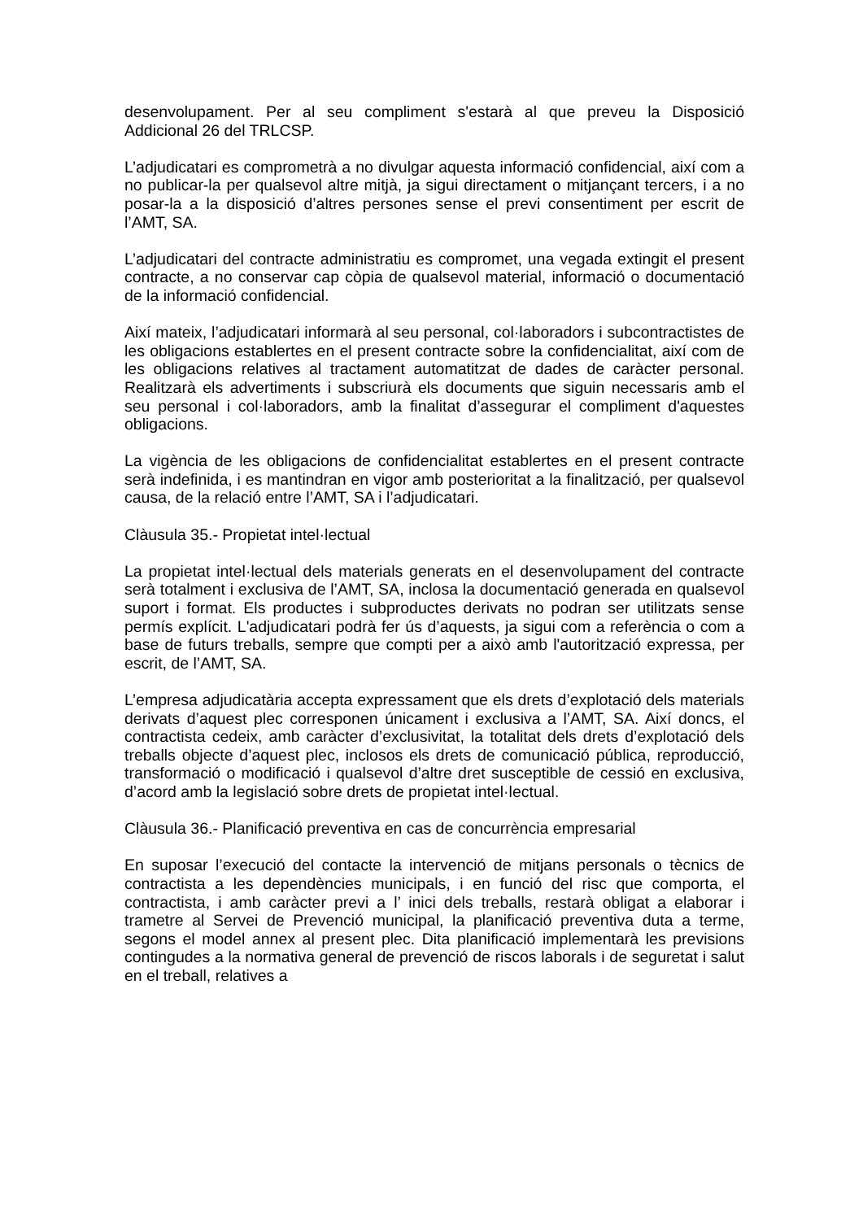desenvolupament. Per al seu compliment s'estarà al que preveu la Disposició Addicional 26 del TRLCSP.
L’adjudicatari es comprometrà a no divulgar aquesta informació confidencial, així com a no publicar-la per qualsevol altre mitjà, ja sigui directament o mitjançant tercers, i a no posar-la a la disposició d’altres persones sense el previ consentiment per escrit de l’AMT, SA.
L’adjudicatari del contracte administratiu es compromet, una vegada extingit el present contracte, a no conservar cap còpia de qualsevol material, informació o documentació de la informació confidencial.
Així mateix, l’adjudicatari informarà al seu personal, col·laboradors i subcontractistes de les obligacions establertes en el present contracte sobre la confidencialitat, així com de les obligacions relatives al tractament automatitzat de dades de caràcter personal. Realitzarà els advertiments i subscriurà els documents que siguin necessaris amb el seu personal i col·laboradors, amb la finalitat d’assegurar el compliment d'aquestes obligacions.
La vigència de les obligacions de confidencialitat establertes en el present contracte serà indefinida, i es mantindran en vigor amb posterioritat a la finalització, per qualsevol causa, de la relació entre l’AMT, SA i l’adjudicatari.
Clàusula 35.- Propietat intel·lectual
La propietat intel·lectual dels materials generats en el desenvolupament del contracte serà totalment i exclusiva de l’AMT, SA, inclosa la documentació generada en qualsevol suport i format. Els productes i subproductes derivats no podran ser utilitzats sense permís explícit. L'adjudicatari podrà fer ús d’aquests, ja sigui com a referència o com a base de futurs treballs, sempre que compti per a això amb l'autorització expressa, per escrit, de l’AMT, SA.
L’empresa adjudicatària accepta expressament que els drets d’explotació dels materials derivats d’aquest plec corresponen únicament i exclusiva a l’AMT, SA. Així doncs, el contractista cedeix, amb caràcter d’exclusivitat, la totalitat dels drets d’explotació dels treballs objecte d’aquest plec, inclosos els drets de comunicació pública, reproducció, transformació o modificació i qualsevol d’altre dret susceptible de cessió en exclusiva, d’acord amb la legislació sobre drets de propietat intel·lectual.
Clàusula 36.- Planificació preventiva en cas de concurrència empresarial
En suposar l’execució del contacte la intervenció de mitjans personals o tècnics de contractista a les dependències municipals, i en funció del risc que comporta, el contractista, i amb caràcter previ a l’ inici dels treballs, restarà obligat a elaborar i trametre al Servei de Prevenció municipal, la planificació preventiva duta a terme, segons el model annex al present plec. Dita planificació implementarà les previsions contingudes a la normativa general de prevenció de riscos laborals i de seguretat i salut en el treball, relatives a